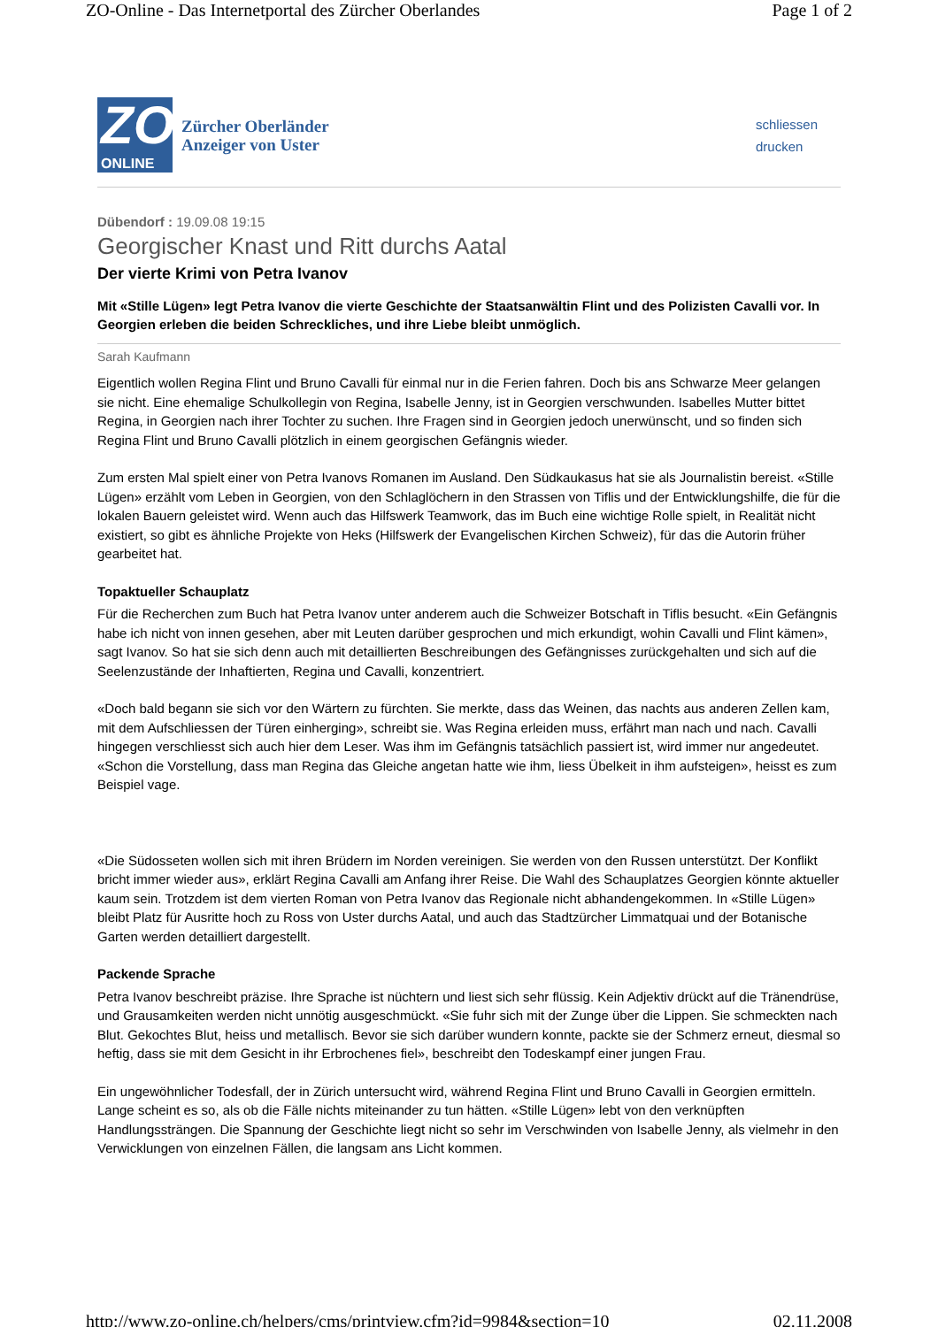ZO-Online - Das Internetportal des Zürcher Oberlandes Page 1 of 2
ZO
ONLINE
Zürcher Oberländer
Anzeiger von Uster
schliessen
drucken
Dübendorf : 19.09.08 19:15
Georgischer Knast und Ritt durchs Aatal
Der vierte Krimi von Petra Ivanov
Mit «Stille Lügen» legt Petra Ivanov die vierte Geschichte der Staatsanwältin Flint und des Polizisten Cavalli vor. In Georgien erleben die beiden Schreckliches, und ihre Liebe bleibt unmöglich.
Sarah Kaufmann
Eigentlich wollen Regina Flint und Bruno Cavalli für einmal nur in die Ferien fahren. Doch bis ans Schwarze Meer gelangen sie nicht. Eine ehemalige Schulkollegin von Regina, Isabelle Jenny, ist in Georgien verschwunden. Isabelles Mutter bittet Regina, in Georgien nach ihrer Tochter zu suchen. Ihre Fragen sind in Georgien jedoch unerwünscht, und so finden sich Regina Flint und Bruno Cavalli plötzlich in einem georgischen Gefängnis wieder.
Zum ersten Mal spielt einer von Petra Ivanovs Romanen im Ausland. Den Südkaukasus hat sie als Journalistin bereist. «Stille Lügen» erzählt vom Leben in Georgien, von den Schlaglöchern in den Strassen von Tiflis und der Entwicklungshilfe, die für die lokalen Bauern geleistet wird. Wenn auch das Hilfswerk Teamwork, das im Buch eine wichtige Rolle spielt, in Realität nicht existiert, so gibt es ähnliche Projekte von Heks (Hilfswerk der Evangelischen Kirchen Schweiz), für das die Autorin früher gearbeitet hat.
Topaktueller Schauplatz
Für die Recherchen zum Buch hat Petra Ivanov unter anderem auch die Schweizer Botschaft in Tiflis besucht. «Ein Gefängnis habe ich nicht von innen gesehen, aber mit Leuten darüber gesprochen und mich erkundigt, wohin Cavalli und Flint kämen», sagt Ivanov. So hat sie sich denn auch mit detaillierten Beschreibungen des Gefängnisses zurückgehalten und sich auf die Seelenzustände der Inhaftierten, Regina und Cavalli, konzentriert.
«Doch bald begann sie sich vor den Wärtern zu fürchten. Sie merkte, dass das Weinen, das nachts aus anderen Zellen kam, mit dem Aufschliessen der Türen einherging», schreibt sie. Was Regina erleiden muss, erfährt man nach und nach. Cavalli hingegen verschliesst sich auch hier dem Leser. Was ihm im Gefängnis tatsächlich passiert ist, wird immer nur angedeutet. «Schon die Vorstellung, dass man Regina das Gleiche angetan hatte wie ihm, liess Übelkeit in ihm aufsteigen», heisst es zum Beispiel vage.
«Die Südosseten wollen sich mit ihren Brüdern im Norden vereinigen. Sie werden von den Russen unterstützt. Der Konflikt bricht immer wieder aus», erklärt Regina Cavalli am Anfang ihrer Reise. Die Wahl des Schauplatzes Georgien könnte aktueller kaum sein. Trotzdem ist dem vierten Roman von Petra Ivanov das Regionale nicht abhandengekommen. In «Stille Lügen» bleibt Platz für Ausritte hoch zu Ross von Uster durchs Aatal, und auch das Stadtzürcher Limmatquai und der Botanische Garten werden detailliert dargestellt.
Packende Sprache
Petra Ivanov beschreibt präzise. Ihre Sprache ist nüchtern und liest sich sehr flüssig. Kein Adjektiv drückt auf die Tränendrüse, und Grausamkeiten werden nicht unnötig ausgeschmückt. «Sie fuhr sich mit der Zunge über die Lippen. Sie schmeckten nach Blut. Gekochtes Blut, heiss und metallisch. Bevor sie sich darüber wundern konnte, packte sie der Schmerz erneut, diesmal so heftig, dass sie mit dem Gesicht in ihr Erbrochenes fiel», beschreibt den Todeskampf einer jungen Frau.
Ein ungewöhnlicher Todesfall, der in Zürich untersucht wird, während Regina Flint und Bruno Cavalli in Georgien ermitteln. Lange scheint es so, als ob die Fälle nichts miteinander zu tun hätten. «Stille Lügen» lebt von den verknüpften Handlungssträngen. Die Spannung der Geschichte liegt nicht so sehr im Verschwinden von Isabelle Jenny, als vielmehr in den Verwicklungen von einzelnen Fällen, die langsam ans Licht kommen.
http://www.zo-online.ch/helpers/cms/printview.cfm?id=9984&section=10 02.11.2008